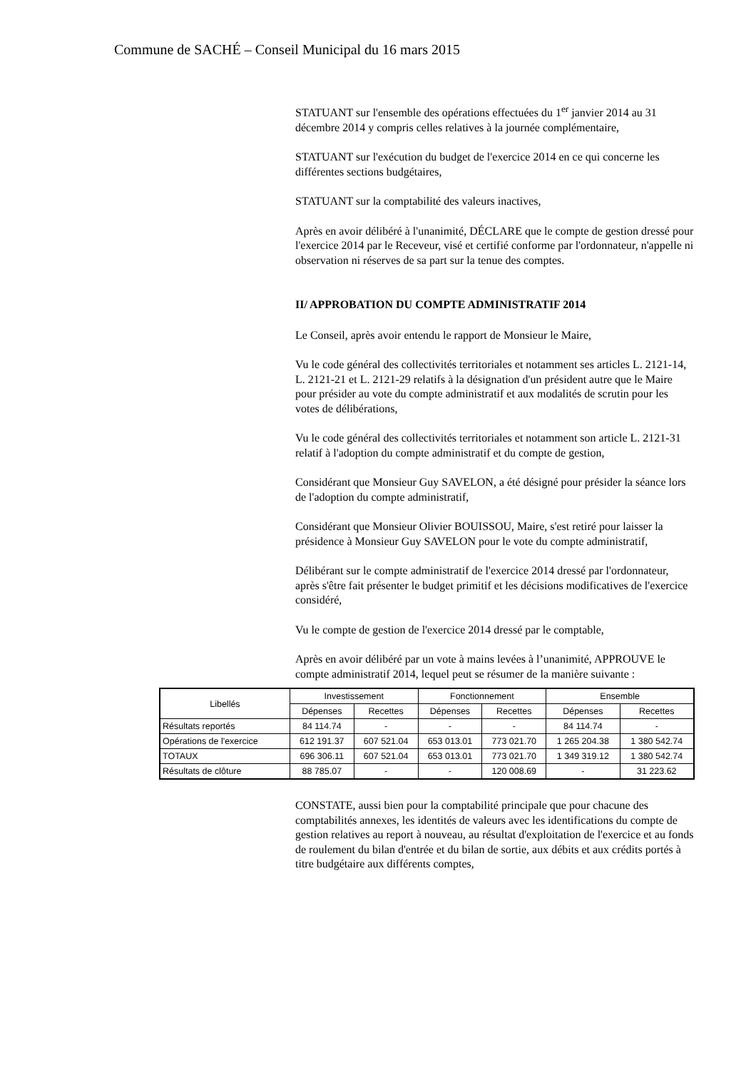Commune de SACHÉ – Conseil Municipal du 16 mars 2015
STATUANT sur l'ensemble des opérations effectuées du 1<sup>er</sup> janvier 2014 au 31 décembre 2014 y compris celles relatives à la journée complémentaire,
STATUANT sur l'exécution du budget de l'exercice 2014 en ce qui concerne les différentes sections budgétaires,
STATUANT sur la comptabilité des valeurs inactives,
Après en avoir délibéré à l'unanimité, DÉCLARE que le compte de gestion dressé pour l'exercice 2014 par le Receveur, visé et certifié conforme par l'ordonnateur, n'appelle ni observation ni réserves de sa part sur la tenue des comptes.
II/ APPROBATION DU COMPTE ADMINISTRATIF 2014
Le Conseil, après avoir entendu le rapport de Monsieur le Maire,
Vu le code général des collectivités territoriales et notamment ses articles L. 2121-14, L. 2121-21 et L. 2121-29 relatifs à la désignation d'un président autre que le Maire pour présider au vote du compte administratif et aux modalités de scrutin pour les votes de délibérations,
Vu le code général des collectivités territoriales et notamment son article L. 2121-31 relatif à l'adoption du compte administratif et du compte de gestion,
Considérant que Monsieur Guy SAVELON, a été désigné pour présider la séance lors de l'adoption du compte administratif,
Considérant que Monsieur Olivier BOUISSOU, Maire, s'est retiré pour laisser la présidence à Monsieur Guy SAVELON pour le vote du compte administratif,
Délibérant sur le compte administratif de l'exercice 2014 dressé par l'ordonnateur, après s'être fait présenter le budget primitif et les décisions modificatives de l'exercice considéré,
Vu le compte de gestion de l'exercice 2014 dressé par le comptable,
Après en avoir délibéré par un vote à mains levées à l’unanimité, APPROUVE le compte administratif 2014, lequel peut se résumer de la manière suivante :
| Libellés | Investissement | | Fonctionnement | | Ensemble | |
| --- | --- | --- | --- | --- | --- | --- |
| | Dépenses | Recettes | Dépenses | Recettes | Dépenses | Recettes |
| Résultats reportés | 84 114.74 | - | - | - | 84 114.74 | - |
| Opérations de l'exercice | 612 191.37 | 607 521.04 | 653 013.01 | 773 021.70 | 1 265 204.38 | 1 380 542.74 |
| TOTAUX | 696 306.11 | 607 521.04 | 653 013.01 | 773 021.70 | 1 349 319.12 | 1 380 542.74 |
| Résultats de clôture | 88 785.07 | - | - | 120 008.69 | - | 31 223.62 |
CONSTATE, aussi bien pour la comptabilité principale que pour chacune des comptabilités annexes, les identités de valeurs avec les identifications du compte de gestion relatives au report à nouveau, au résultat d'exploitation de l'exercice et au fonds de roulement du bilan d'entrée et du bilan de sortie, aux débits et aux crédits portés à titre budgétaire aux différents comptes,